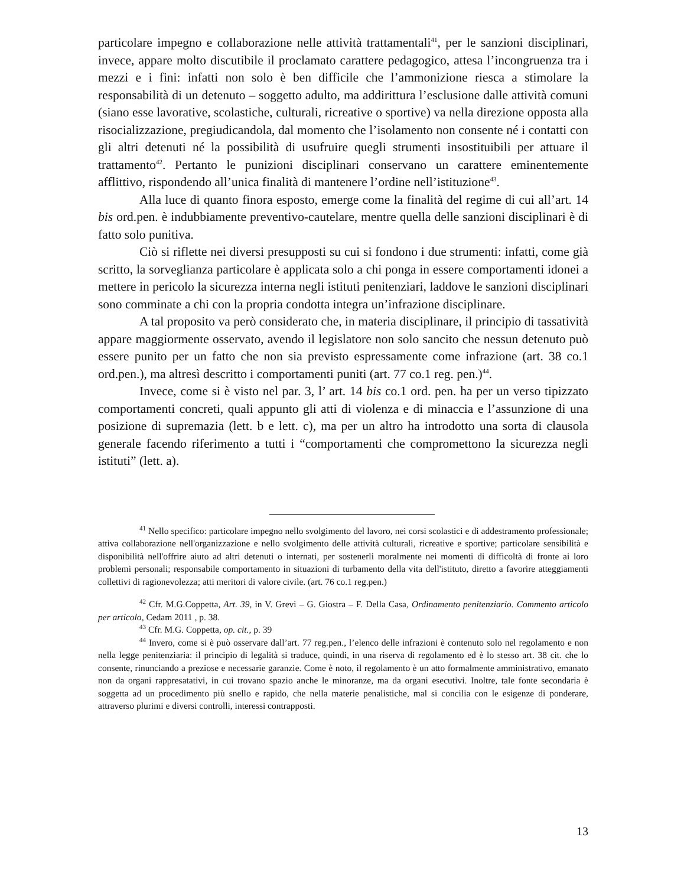particolare impegno e collaborazione nelle attività trattamentali<sup>41</sup>, per le sanzioni disciplinari, invece, appare molto discutibile il proclamato carattere pedagogico, attesa l’incongruenza tra i mezzi e i fini: infatti non solo è ben difficile che l’ammonizione riesca a stimolare la responsabilità di un detenuto – soggetto adulto, ma addirittura l’esclusione dalle attività comuni (siano esse lavorative, scolastiche, culturali, ricreative o sportive) va nella direzione opposta alla risocializzazione, pregiudicandola, dal momento che l’isolamento non consente né i contatti con gli altri detenuti né la possibilità di usufruire quegli strumenti insostituibili per attuare il trattamento<sup>42</sup>. Pertanto le punizioni disciplinari conservano un carattere eminentemente afflittivo, rispondendo all’unica finalità di mantenere l’ordine nell’istituzione<sup>43</sup>.
Alla luce di quanto finora esposto, emerge come la finalità del regime di cui all’art. 14 bis ord.pen. è indubbiamente preventivo-cautelare, mentre quella delle sanzioni disciplinari è di fatto solo punitiva.
Ciò si riflette nei diversi presupposti su cui si fondono i due strumenti: infatti, come già scritto, la sorveglianza particolare è applicata solo a chi ponga in essere comportamenti idonei a mettere in pericolo la sicurezza interna negli istituti penitenziari, laddove le sanzioni disciplinari sono comminate a chi con la propria condotta integra un’infrazione disciplinare.
A tal proposito va però considerato che, in materia disciplinare, il principio di tassatività appare maggiormente osservato, avendo il legislatore non solo sancito che nessun detenuto può essere punito per un fatto che non sia previsto espressamente come infrazione (art. 38 co.1 ord.pen.), ma altresì descritto i comportamenti puniti (art. 77 co.1 reg. pen.)<sup>44</sup>.
Invece, come si è visto nel par. 3, l’ art. 14 bis co.1 ord. pen. ha per un verso tipizzato comportamenti concreti, quali appunto gli atti di violenza e di minaccia e l’assunzione di una posizione di supremazia (lett. b e lett. c), ma per un altro ha introdotto una sorta di clausola generale facendo riferimento a tutti i “comportamenti che compromettono la sicurezza negli istituti” (lett. a).
<sup>41</sup> Nello specifico: particolare impegno nello svolgimento del lavoro, nei corsi scolastici e di addestramento professionale; attiva collaborazione nell'organizzazione e nello svolgimento delle attività culturali, ricreative e sportive; particolare sensibilità e disponibilità nell'offrire aiuto ad altri detenuti o internati, per sostenerli moralmente nei momenti di difficoltà di fronte ai loro problemi personali; responsabile comportamento in situazioni di turbamento della vita dell'istituto, diretto a favorire atteggiamenti collettivi di ragionevolezza; atti meritori di valore civile. (art. 76 co.1 reg.pen.)
<sup>42</sup> Cfr. M.G.Coppetta, Art. 39, in V. Grevi – G. Giostra – F. Della Casa, Ordinamento penitenziario. Commento articolo per articolo, Cedam 2011 , p. 38.
<sup>43</sup> Cfr. M.G. Coppetta, op. cit., p. 39
<sup>44</sup> Invero, come si è può osservare dall’art. 77 reg.pen., l’elenco delle infrazioni è contenuto solo nel regolamento e non nella legge penitenziaria: il principio di legalità si traduce, quindi, in una riserva di regolamento ed è lo stesso art. 38 cit. che lo consente, rinunciando a preziose e necessarie garanzie. Come è noto, il regolamento è un atto formalmente amministrativo, emanato non da organi rappresatativi, in cui trovano spazio anche le minoranze, ma da organi esecutivi. Inoltre, tale fonte secondaria è soggetta ad un procedimento più snello e rapido, che nella materie penalistiche, mal si concilia con le esigenze di ponderare, attraverso plurimi e diversi controlli, interessi contrapposti.
13